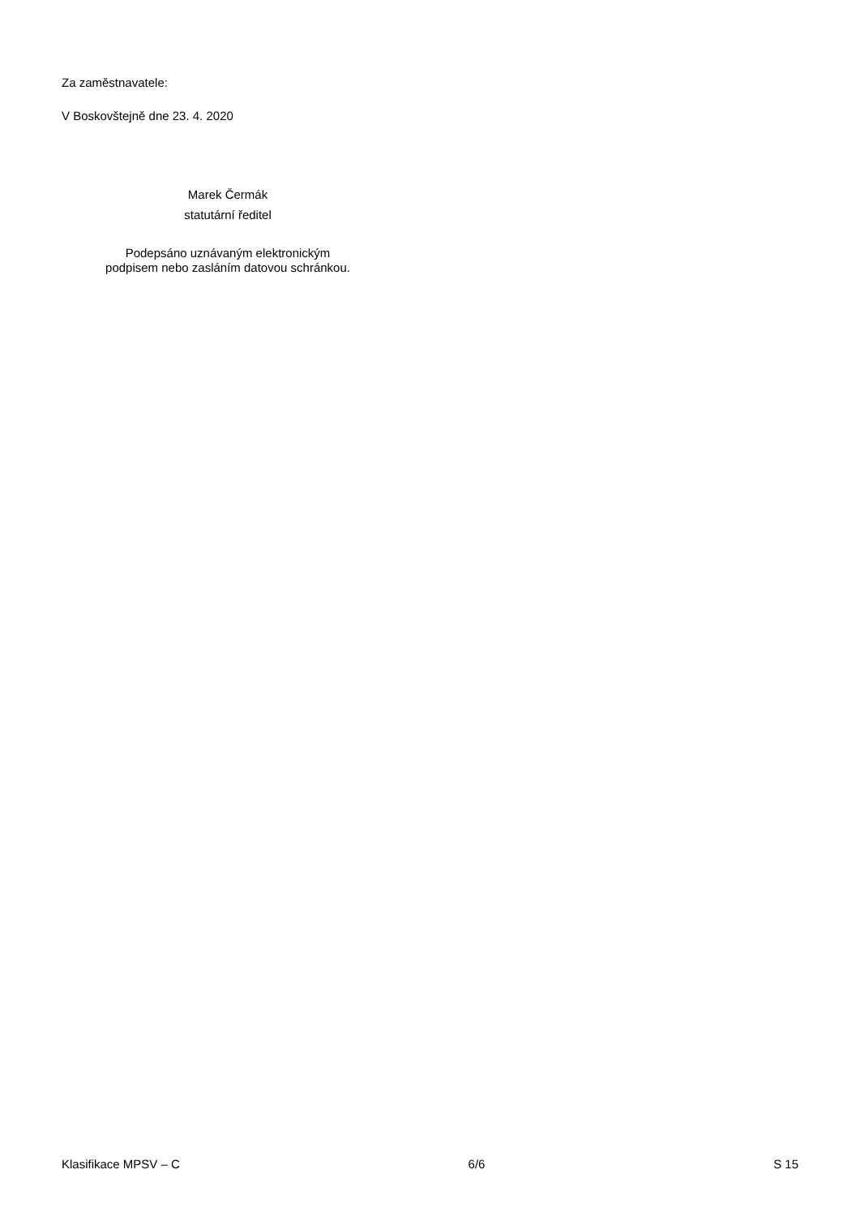Za zaměstnavatele:
V Boskovštejně dne 23. 4. 2020
Marek Čermák
statutární ředitel
Podepsáno uznávaným elektronickým
podpisem nebo zasláním datovou schránkou.
Klasifikace MPSV – C 6/6 S 15